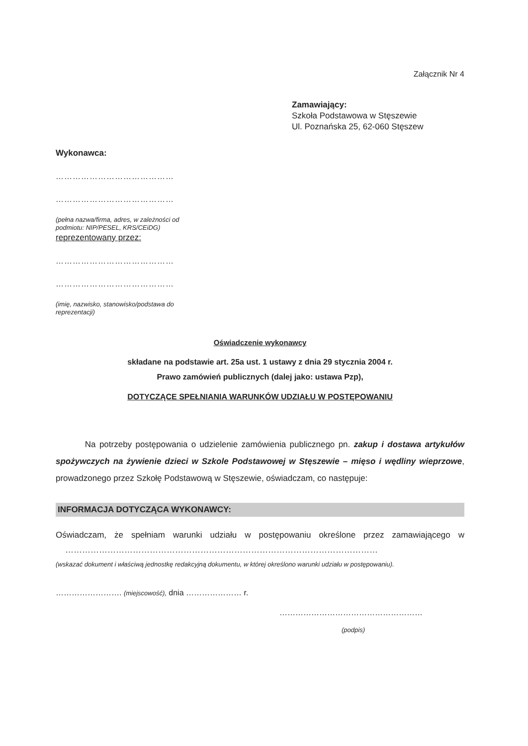Załącznik Nr 4
Zamawiający:
Szkoła Podstawowa w Stęszewie
Ul. Poznańska 25, 62-060 Stęszew
Wykonawca:
……………………………………
……………………………………
(pełna nazwa/firma, adres, w zależności od podmiotu: NIP/PESEL, KRS/CEiDG)
reprezentowany przez:
……………………………………
……………………………………
(imię, nazwisko, stanowisko/podstawa do reprezentacji)
Oświadczenie wykonawcy
składane na podstawie art. 25a ust. 1 ustawy z dnia 29 stycznia 2004 r.
Prawo zamówień publicznych (dalej jako: ustawa Pzp),
DOTYCZĄCE SPEŁNIANIA WARUNKÓW UDZIAŁU W POSTĘPOWANIU
Na potrzeby postępowania o udzielenie zamówienia publicznego pn. zakup i dostawa artykułów spożywczych na żywienie dzieci w Szkole Podstawowej w Stęszewie – mięso i wędliny wieprzowe, prowadzonego przez Szkołę Podstawową w Stęszewie, oświadczam, co następuje:
INFORMACJA DOTYCZĄCA WYKONAWCY:
Oświadczam, że spełniam warunki udziału w postępowaniu określone przez zamawiającego w …………………………………………………………………………………………………
(wskazać dokument i właściwą jednostkę redakcyjną dokumentu, w której określono warunki udziału w postępowaniu).
……………………. (miejscowość), dnia ………………… r.
………………………………………………
(podpis)